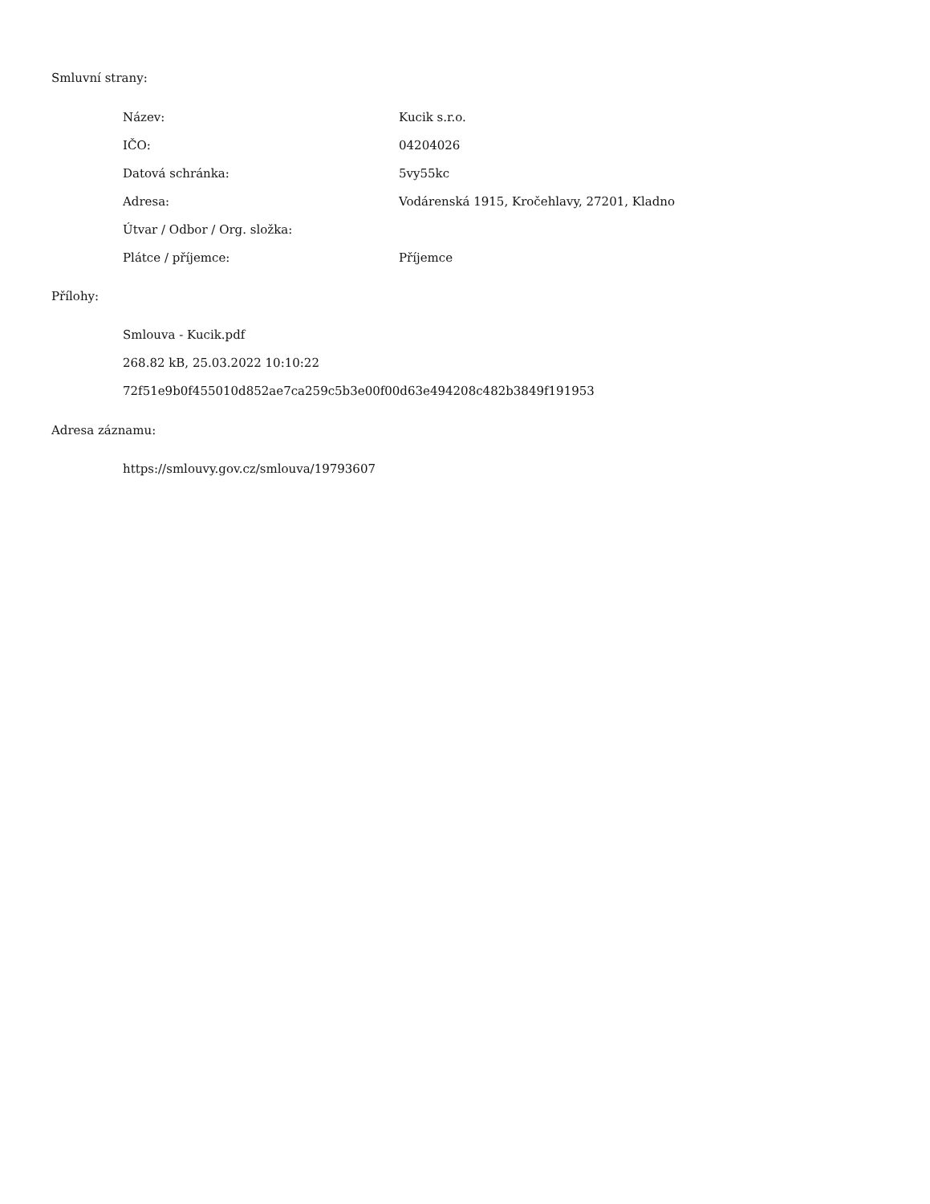Smluvní strany:
| Název: | Kucik s.r.o. |
| IČO: | 04204026 |
| Datová schránka: | 5vy55kc |
| Adresa: | Vodárenská 1915, Kročehlavy, 27201, Kladno |
| Útvar / Odbor / Org. složka: | |
| Plátce / příjemce: | Příjemce |
Přílohy:
Smlouva - Kucik.pdf
268.82 kB, 25.03.2022 10:10:22
72f51e9b0f455010d852ae7ca259c5b3e00f00d63e494208c482b3849f191953
Adresa záznamu:
https://smlouvy.gov.cz/smlouva/19793607